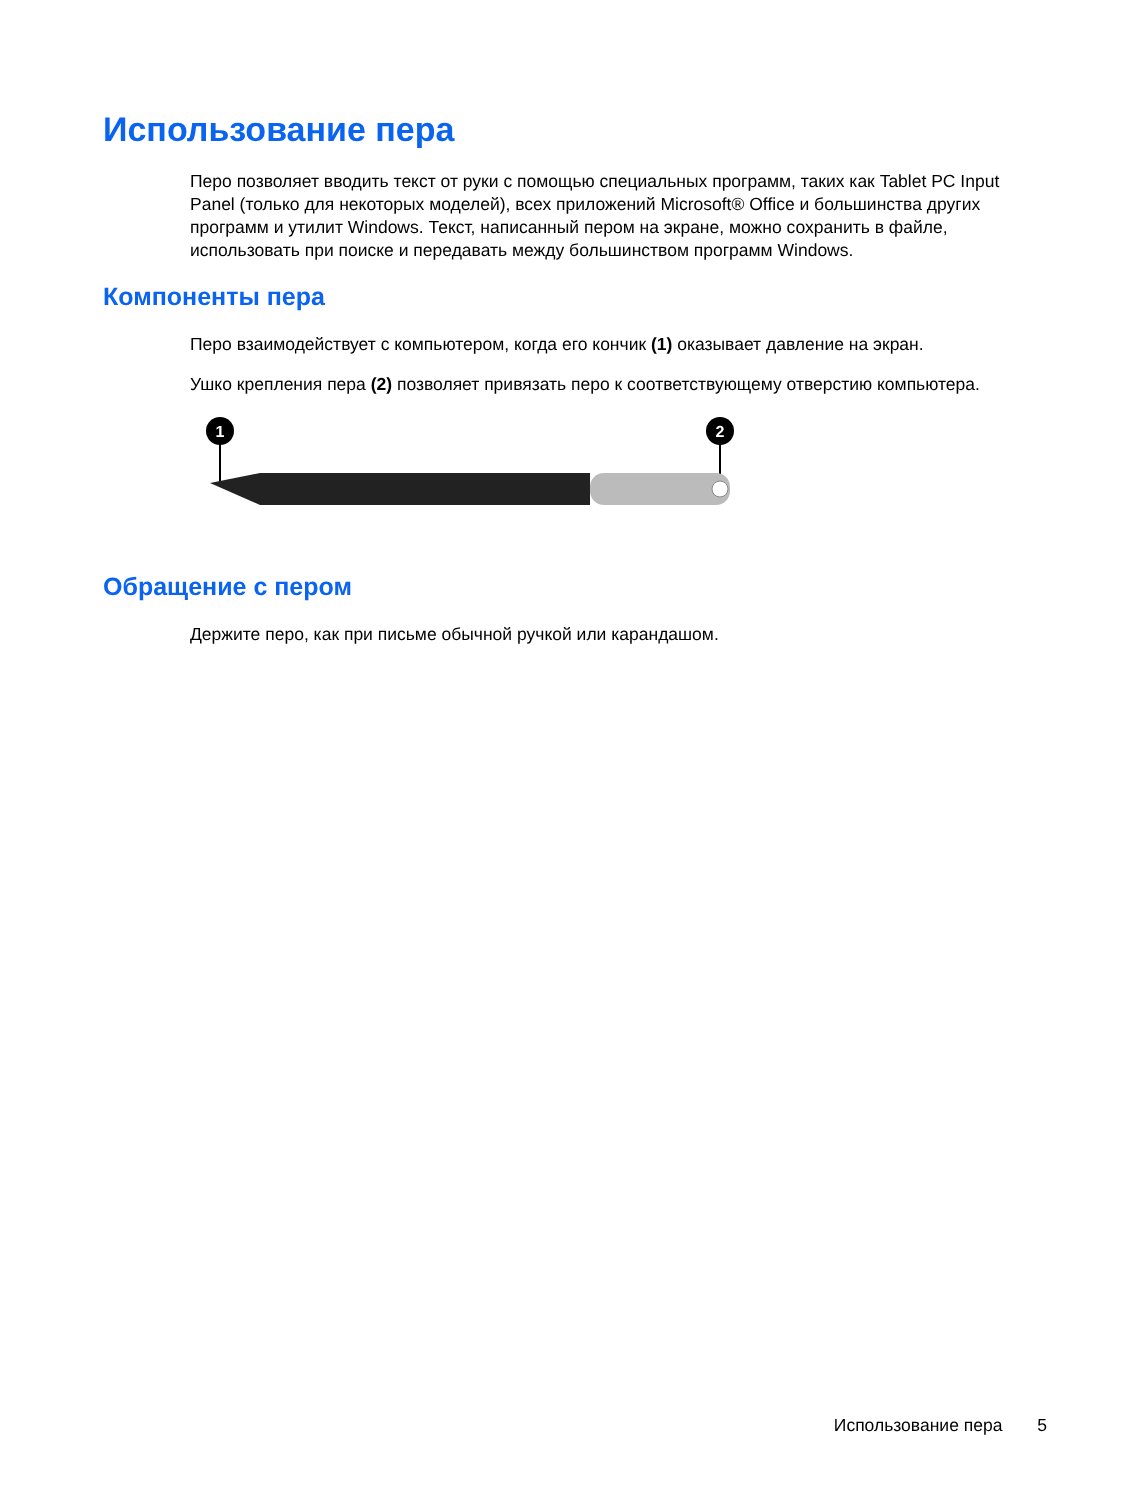Использование пера
Перо позволяет вводить текст от руки с помощью специальных программ, таких как Tablet PC Input Panel (только для некоторых моделей), всех приложений Microsoft® Office и большинства других программ и утилит Windows. Текст, написанный пером на экране, можно сохранить в файле, использовать при поиске и передавать между большинством программ Windows.
Компоненты пера
Перо взаимодействует с компьютером, когда его кончик (1) оказывает давление на экран.
Ушко крепления пера (2) позволяет привязать перо к соответствующему отверстию компьютера.
1
2
Обращение с пером
Держите перо, как при письме обычной ручкой или карандашом.
Использование пера 5